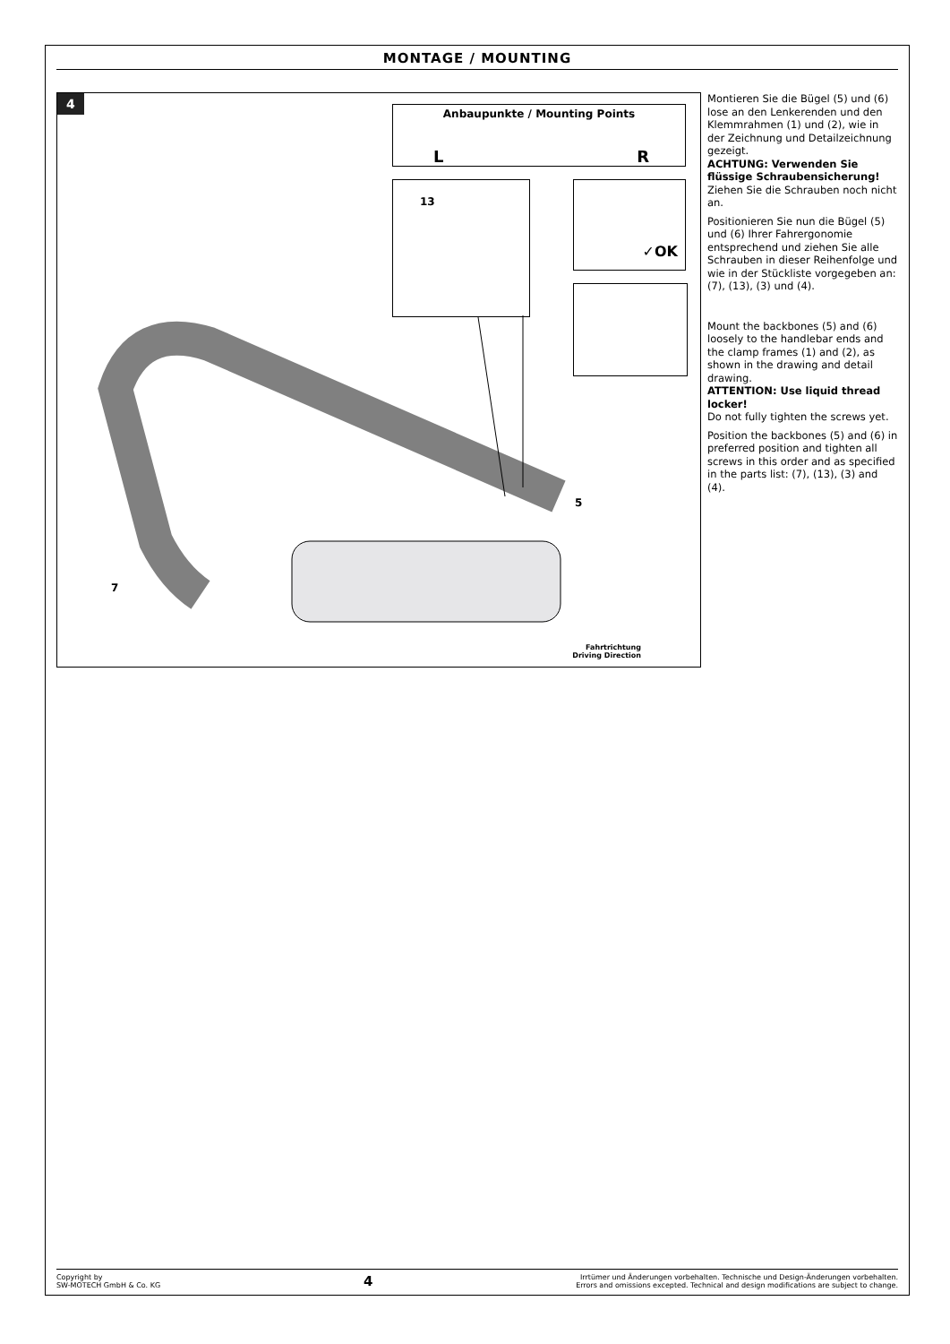MONTAGE / MOUNTING
4
Anbaupunkte / Mounting Points
L R
✓OK
13
5
7
Fahrtrichtung
Driving Direction
Montieren Sie die Bügel (5) und (6) lose an den Lenkerenden und den Klemmrahmen (1) und (2), wie in der Zeichnung und Detailzeichnung gezeigt.
ACHTUNG: Verwenden Sie flüssige Schraubensicherung!
Ziehen Sie die Schrauben noch nicht an.
Positionieren Sie nun die Bügel (5) und (6) Ihrer Fahrergonomie entsprechend und ziehen Sie alle Schrauben in dieser Reihenfolge und wie in der Stückliste vorgegeben an: (7), (13), (3) und (4).
Mount the backbones (5) and (6) loosely to the handlebar ends and the clamp frames (1) and (2), as shown in the drawing and detail drawing.
ATTENTION: Use liquid thread locker!
Do not fully tighten the screws yet.
Position the backbones (5) and (6) in preferred position and tighten all screws in this order and as specified in the parts list: (7), (13), (3) and (4).
Copyright by
SW-MOTECH GmbH & Co. KG
4
Irrtümer und Änderungen vorbehalten. Technische und Design-Änderungen vorbehalten.
Errors and omissions excepted. Technical and design modifications are subject to change.